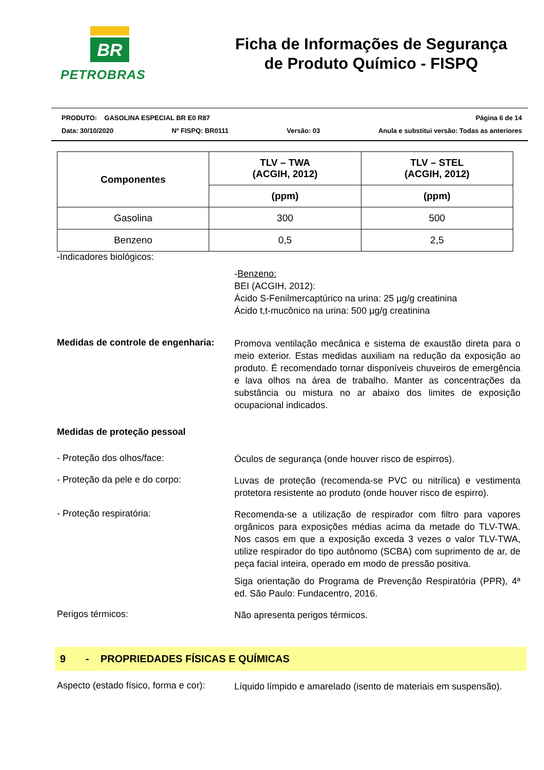BR
PETROBRAS
Ficha de Informações de Segurança
de Produto Químico - FISPQ
PRODUTO: GASOLINA ESPECIAL BR E0 R87 Página 6 de 14
Data: 30/10/2020 Nº FISPQ: BR0111 Versão: 03 Anula e substitui versão: Todas as anteriores
| Componentes | TLV – TWA (ACGIH, 2012) | TLV – STEL (ACGIH, 2012) |
| --- | --- | --- |
| | (ppm) | (ppm) |
| Gasolina | 300 | 500 |
| Benzeno | 0,5 | 2,5 |
-Indicadores biológicos:
-Benzeno:
BEI (ACGIH, 2012):
Ácido S-Fenilmercaptúrico na urina: 25 µg/g creatinina
Ácido t,t-mucônico na urina: 500 µg/g creatinina
Medidas de controle de engenharia:
Promova ventilação mecânica e sistema de exaustão direta para o meio exterior. Estas medidas auxiliam na redução da exposição ao produto. É recomendado tornar disponíveis chuveiros de emergência e lava olhos na área de trabalho. Manter as concentrações da substância ou mistura no ar abaixo dos limites de exposição ocupacional indicados.
Medidas de proteção pessoal
- Proteção dos olhos/face:
Óculos de segurança (onde houver risco de espirros).
- Proteção da pele e do corpo:
Luvas de proteção (recomenda-se PVC ou nitrílica) e vestimenta protetora resistente ao produto (onde houver risco de espirro).
- Proteção respiratória:
Recomenda-se a utilização de respirador com filtro para vapores orgânicos para exposições médias acima da metade do TLV-TWA. Nos casos em que a exposição exceda 3 vezes o valor TLV-TWA, utilize respirador do tipo autônomo (SCBA) com suprimento de ar, de peça facial inteira, operado em modo de pressão positiva.
Siga orientação do Programa de Prevenção Respiratória (PPR), 4ª ed. São Paulo: Fundacentro, 2016.
Perigos térmicos:
Não apresenta perigos térmicos.
9 - PROPRIEDADES FÍSICAS E QUÍMICAS
Aspecto (estado físico, forma e cor):
Líquido límpido e amarelado (isento de materiais em suspensão).